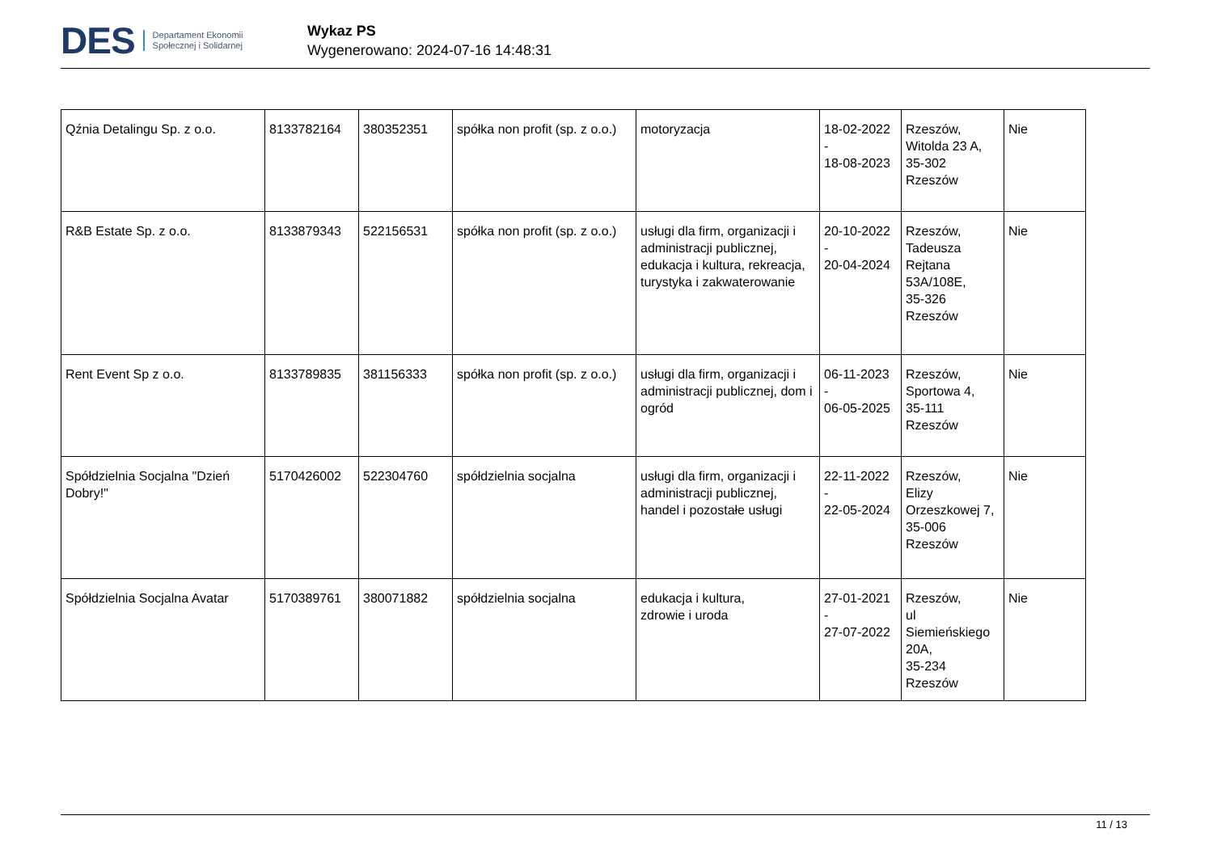DES Departament Ekonomii
Społecznej i Solidarnej
Wykaz PS
Wygenerowano: 2024-07-16 14:48:31
| Qźnia Detalingu Sp. z o.o. | 8133782164 | 380352351 | spółka non profit (sp. z o.o.) | motoryzacja | 18-02-2022 - 18-08-2023 | Rzeszów, Witolda 23 A, 35-302 Rzeszów | Nie |
| R&B Estate Sp. z o.o. | 8133879343 | 522156531 | spółka non profit (sp. z o.o.) | usługi dla firm, organizacji i administracji publicznej, edukacja i kultura, rekreacja, turystyka i zakwaterowanie | 20-10-2022 - 20-04-2024 | Rzeszów, Tadeusza Rejtana 53A/108E, 35-326 Rzeszów | Nie |
| Rent Event Sp z o.o. | 8133789835 | 381156333 | spółka non profit (sp. z o.o.) | usługi dla firm, organizacji i administracji publicznej, dom i ogród | 06-11-2023 - 06-05-2025 | Rzeszów, Sportowa 4, 35-111 Rzeszów | Nie |
| Spółdzielnia Socjalna "Dzień Dobry!" | 5170426002 | 522304760 | spółdzielnia socjalna | usługi dla firm, organizacji i administracji publicznej, handel i pozostałe usługi | 22-11-2022 - 22-05-2024 | Rzeszów, Elizy Orzeszkowej 7, 35-006 Rzeszów | Nie |
| Spółdzielnia Socjalna Avatar | 5170389761 | 380071882 | spółdzielnia socjalna | edukacja i kultura, zdrowie i uroda | 27-01-2021 - 27-07-2022 | Rzeszów, ul Siemieńskiego 20A, 35-234 Rzeszów | Nie |
11 / 13